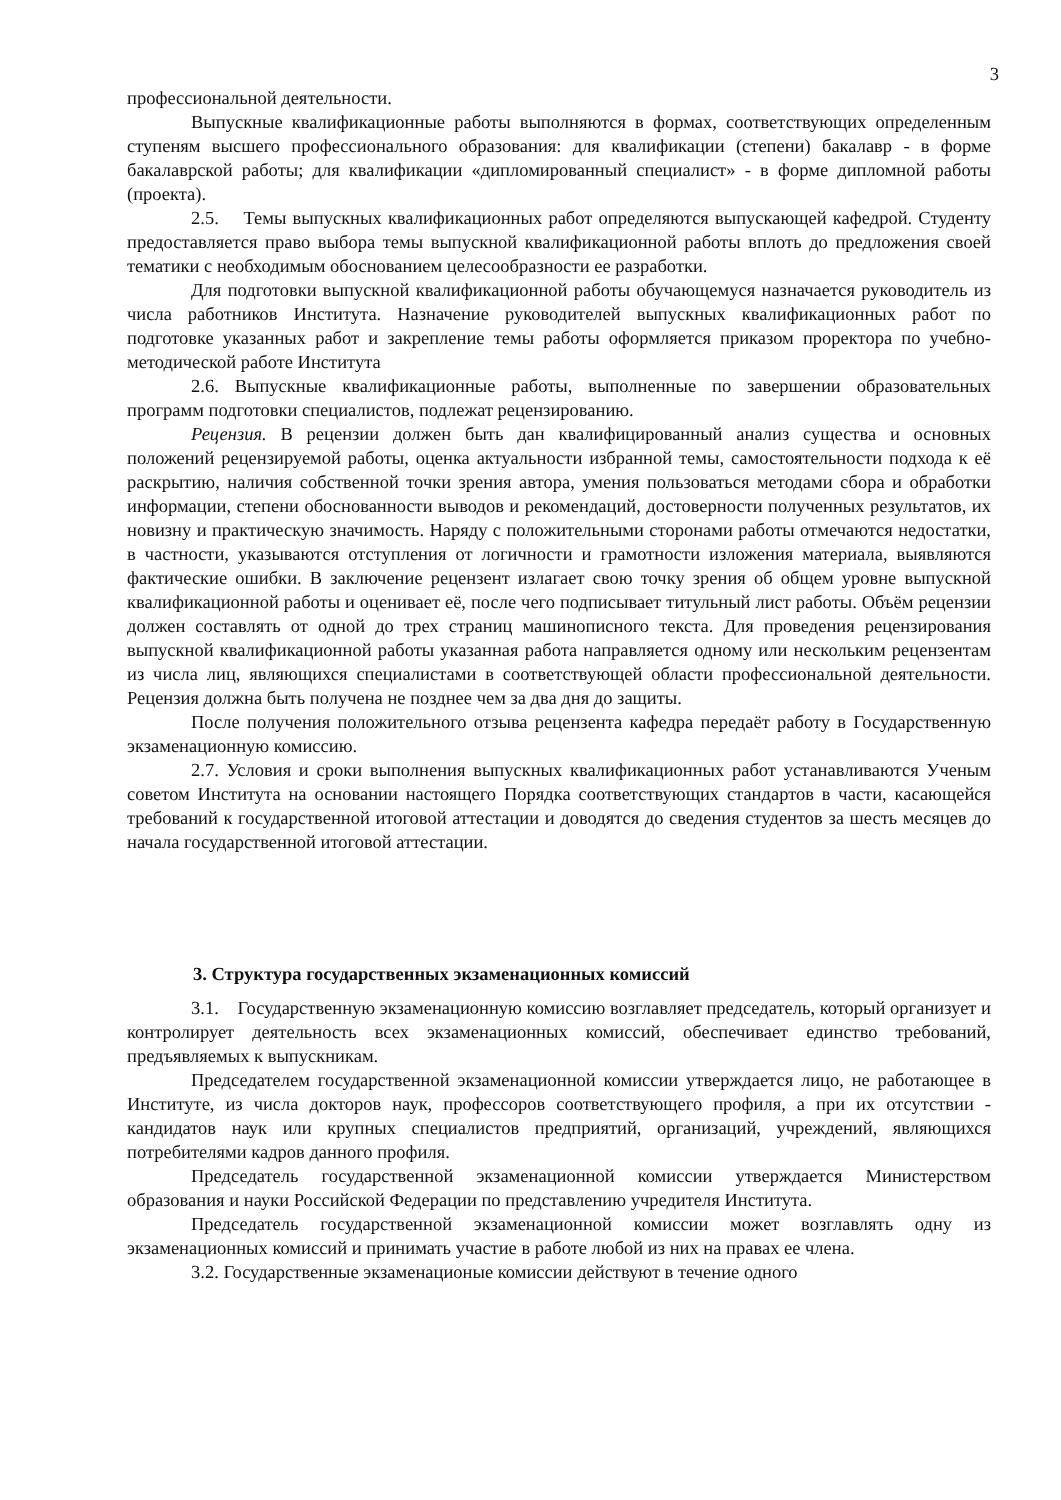3
профессиональной деятельности.
Выпускные квалификационные работы выполняются в формах, соответствующих определенным ступеням высшего профессионального образования: для квалификации (степени) бакалавр - в форме бакалаврской работы; для квалификации «дипломированный специалист» - в форме дипломной работы (проекта).
2.5. Темы выпускных квалификационных работ определяются выпускающей кафедрой. Студенту предоставляется право выбора темы выпускной квалификационной работы вплоть до предложения своей тематики с необходимым обоснованием целесообразности ее разработки.
Для подготовки выпускной квалификационной работы обучающемуся назначается руководитель из числа работников Института. Назначение руководителей выпускных квалификационных работ по подготовке указанных работ и закрепление темы работы оформляется приказом проректора по учебно-методической работе Института
2.6. Выпускные квалификационные работы, выполненные по завершении образовательных программ подготовки специалистов, подлежат рецензированию.
Рецензия. В рецензии должен быть дан квалифицированный анализ существа и основных положений рецензируемой работы, оценка актуальности избранной темы, самостоятельности подхода к её раскрытию, наличия собственной точки зрения автора, умения пользоваться методами сбора и обработки информации, степени обоснованности выводов и рекомендаций, достоверности полученных результатов, их новизну и практическую значимость. Наряду с положительными сторонами работы отмечаются недостатки, в частности, указываются отступления от логичности и грамотности изложения материала, выявляются фактические ошибки. В заключение рецензент излагает свою точку зрения об общем уровне выпускной квалификационной работы и оценивает её, после чего подписывает титульный лист работы. Объём рецензии должен составлять от одной до трех страниц машинописного текста. Для проведения рецензирования выпускной квалификационной работы указанная работа направляется одному или нескольким рецензентам из числа лиц, являющихся специалистами в соответствующей области профессиональной деятельности. Рецензия должна быть получена не позднее чем за два дня до защиты.
После получения положительного отзыва рецензента кафедра передаёт работу в Государственную экзаменационную комиссию.
2.7. Условия и сроки выполнения выпускных квалификационных работ устанавливаются Ученым советом Института на основании настоящего Порядка соответствующих стандартов в части, касающейся требований к государственной итоговой аттестации и доводятся до сведения студентов за шесть месяцев до начала государственной итоговой аттестации.
3. Структура государственных экзаменационных комиссий
3.1. Государственную экзаменационную комиссию возглавляет председатель, который организует и контролирует деятельность всех экзаменационных комиссий, обеспечивает единство требований, предъявляемых к выпускникам.
Председателем государственной экзаменационной комиссии утверждается лицо, не работающее в Институте, из числа докторов наук, профессоров соответствующего профиля, а при их отсутствии - кандидатов наук или крупных специалистов предприятий, организаций, учреждений, являющихся потребителями кадров данного профиля.
Председатель государственной экзаменационной комиссии утверждается Министерством образования и науки Российской Федерации по представлению учредителя Института.
Председатель государственной экзаменационной комиссии может возглавлять одну из экзаменационных комиссий и принимать участие в работе любой из них на правах ее члена.
3.2. Государственные экзаменационые комиссии действуют в течение одного